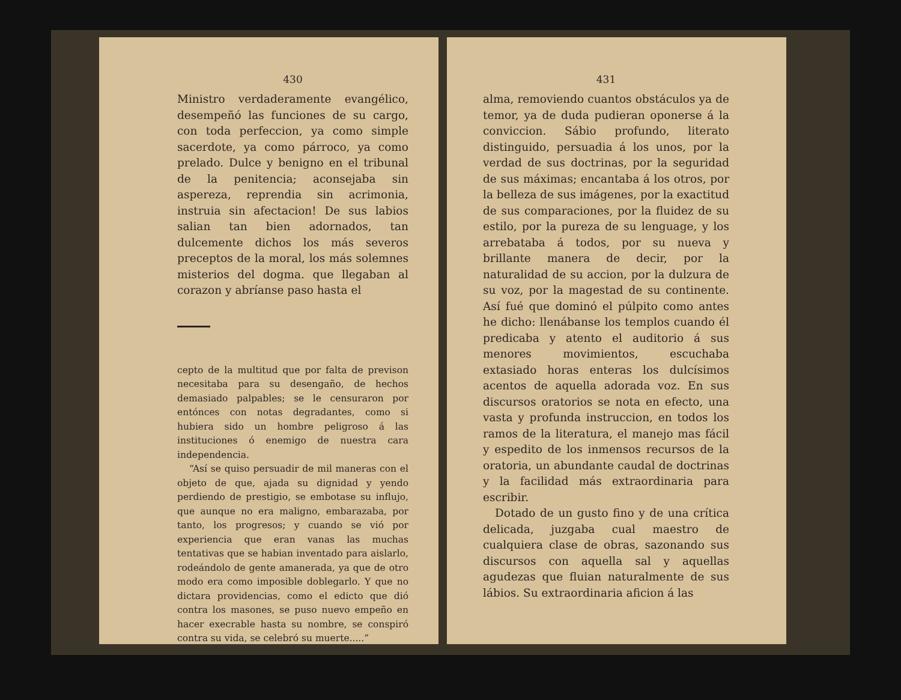430
Ministro verdaderamente evangélico, desempeñó las funciones de su cargo, con toda perfeccion, ya como simple sacerdote, ya como párroco, ya como prelado. Dulce y benigno en el tribunal de la penitencia; aconsejaba sin aspereza, reprendia sin acrimonia, instruia sin afectacion! De sus labios salian tan bien adornados, tan dulcemente dichos los más severos preceptos de la moral, los más solemnes misterios del dogma. que llegaban al corazon y abríanse paso hasta el
cepto de la multitud que por falta de previson necesitaba para su desengaño, de hechos demasiado palpables; se le censuraron por entónces con notas degradantes, como si hubiera sido un hombre peligroso á las instituciones ó enemigo de nuestra cara independencia.
“Así se quiso persuadir de mil maneras con el objeto de que, ajada su dignidad y yendo perdiendo de prestigio, se embotase su influjo, que aunque no era maligno, embarazaba, por tanto, los progresos; y cuando se vió por experiencia que eran vanas las muchas tentativas que se habian inventado para aislarlo, rodeándolo de gente amanerada, ya que de otro modo era como imposible doblegarlo. Y que no dictara providencias, como el edicto que dió contra los masones, se puso nuevo empeño en hacer execrable hasta su nombre, se conspiró contra su vida, se celebró su muerte.....”
431
alma, removiendo cuantos obstáculos ya de temor, ya de duda pudieran oponerse á la conviccion. Sábio profundo, literato distinguido, persuadia á los unos, por la verdad de sus doctrinas, por la seguridad de sus máximas; encantaba á los otros, por la belleza de sus imágenes, por la exactitud de sus comparaciones, por la fluidez de su estilo, por la pureza de su lenguage, y los arrebataba á todos, por su nueva y brillante manera de decir, por la naturalidad de su accion, por la dulzura de su voz, por la magestad de su continente. Así fué que dominó el púlpito como antes he dicho: llenábanse los templos cuando él predicaba y atento el auditorio á sus menores movimientos, escuchaba extasiado horas enteras los dulcísimos acentos de aquella adorada voz. En sus discursos oratorios se nota en efecto, una vasta y profunda instruccion, en todos los ramos de la literatura, el manejo mas fácil y espedito de los inmensos recursos de la oratoria, un abundante caudal de doctrinas y la facilidad más extraordinaria para escribir.
Dotado de un gusto fino y de una crítica delicada, juzgaba cual maestro de cualquiera clase de obras, sazonando sus discursos con aquella sal y aquellas agudezas que fluian naturalmente de sus lábios. Su extraordinaria aficion á las